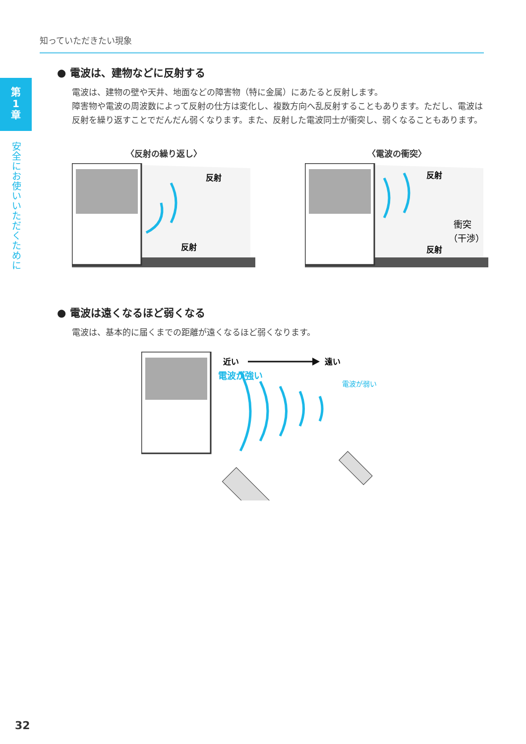知っていただきたい現象
第
1
章
安全にお使いいただくために
● 電波は、建物などに反射する
電波は、建物の壁や天井、地面などの障害物（特に金属）にあたると反射します。
障害物や電波の周波数によって反射の仕方は変化し、複数方向へ乱反射することもあります。ただし、電波は反射を繰り返すことでだんだん弱くなります。また、反射した電波同士が衝突し、弱くなることもあります。
〈反射の繰り返し〉
反射
反射
〈電波の衝突〉
反射
衝突
（干渉）
反射
● 電波は遠くなるほど弱くなる
電波は、基本的に届くまでの距離が遠くなるほど弱くなります。
近い
遠い
電波が強い
電波が弱い
32